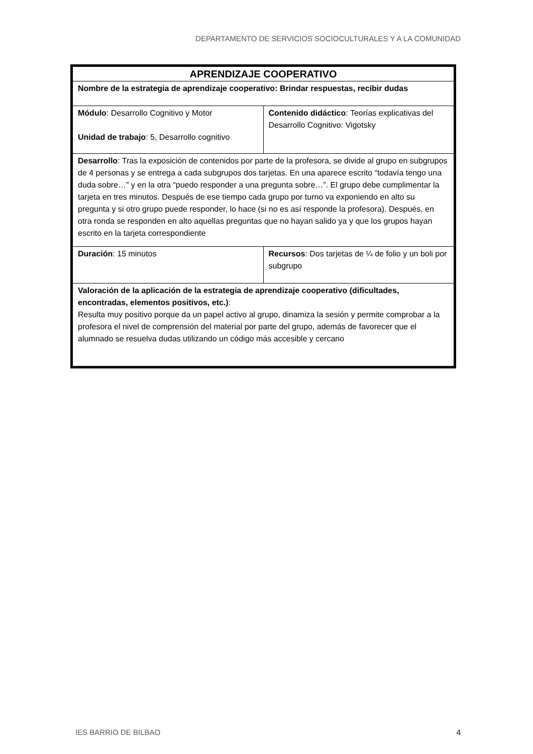DEPARTAMENTO DE SERVICIOS SOCIOCULTURALES Y A LA COMUNIDAD
| APRENDIZAJE COOPERATIVO | |
| --- | --- |
| Nombre de la estrategia de aprendizaje cooperativo: Brindar respuestas, recibir dudas | |
| Módulo : Desarrollo Cognitivo y Motor Unidad de trabajo : 5, Desarrollo cognitivo | Contenido didáctico : Teorías explicativas del Desarrollo Cognitivo: Vigotsky |
| Desarrollo : Tras la exposición de contenidos por parte de la profesora, se divide al grupo en subgrupos de 4 personas y se entrega a cada subgrupos dos tarjetas. En una aparece escrito “todavía tengo una duda sobre…” y en la otra “puedo responder a una pregunta sobre…”. El grupo debe cumplimentar la tarjeta en tres minutos. Después de ese tiempo cada grupo por turno va exponiendo en alto su pregunta y si otro grupo puede responder, lo hace (si no es así responde la profesora). Después, en otra ronda se responden en alto aquellas preguntas que no hayan salido ya y que los grupos hayan escrito en la tarjeta correspondiente | |
| Duración : 15 minutos | Recursos : Dos tarjetas de ¼ de folio y un boli por subgrupo |
| Valoración de la aplicación de la estrategia de aprendizaje cooperativo (dificultades, encontradas, elementos positivos, etc.) : Resulta muy positivo porque da un papel activo al grupo, dinamiza la sesión y permite comprobar a la profesora el nivel de comprensión del material por parte del grupo, además de favorecer que el alumnado se resuelva dudas utilizando un código más accesible y cercano | |
IES BARRIO DE BILBAO 4